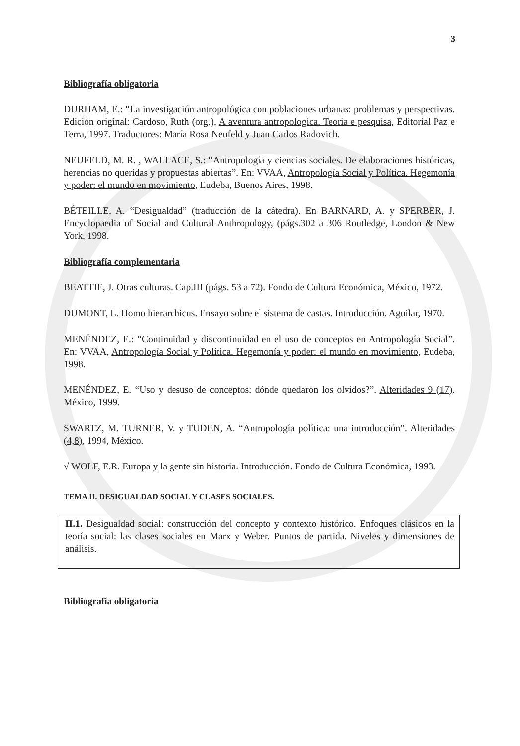3
Bibliografía obligatoria
DURHAM, E.: “La investigación antropológica con poblaciones urbanas: problemas y perspectivas. Edición original: Cardoso, Ruth (org.), A aventura antropologica. Teoria e pesquisa, Editorial Paz e Terra, 1997. Traductores: María Rosa Neufeld y Juan Carlos Radovich.
NEUFELD, M. R. , WALLACE, S.: “Antropología y ciencias sociales. De elaboraciones históricas, herencias no queridas y propuestas abiertas”. En: VVAA, Antropología Social y Política. Hegemonía y poder: el mundo en movimiento, Eudeba, Buenos Aires, 1998.
BÉTEILLE, A. “Desigualdad” (traducción de la cátedra). En BARNARD, A. y SPERBER, J. Encyclopaedia of Social and Cultural Anthropology, (págs.302 a 306 Routledge, London & New York, 1998.
Bibliografía complementaria
BEATTIE, J. Otras culturas. Cap.III (págs. 53 a 72). Fondo de Cultura Económica, México, 1972.
DUMONT, L. Homo hierarchicus. Ensayo sobre el sistema de castas. Introducción. Aguilar, 1970.
MENÉNDEZ, E.: “Continuidad y discontinuidad en el uso de conceptos en Antropología Social”. En: VVAA, Antropología Social y Política. Hegemonía y poder: el mundo en movimiento, Eudeba, 1998.
MENÉNDEZ, E. “Uso y desuso de conceptos: dónde quedaron los olvidos?”. Alteridades 9 (17). México, 1999.
SWARTZ, M. TURNER, V. y TUDEN, A. “Antropología política: una introducción”. Alteridades (4,8), 1994, México.
√ WOLF, E.R. Europa y la gente sin historia. Introducción. Fondo de Cultura Económica, 1993.
TEMA II. DESIGUALDAD SOCIAL Y CLASES SOCIALES.
II.1. Desigualdad social: construcción del concepto y contexto histórico. Enfoques clásicos en la teoría social: las clases sociales en Marx y Weber. Puntos de partida. Niveles y dimensiones de análisis.
Bibliografía obligatoria